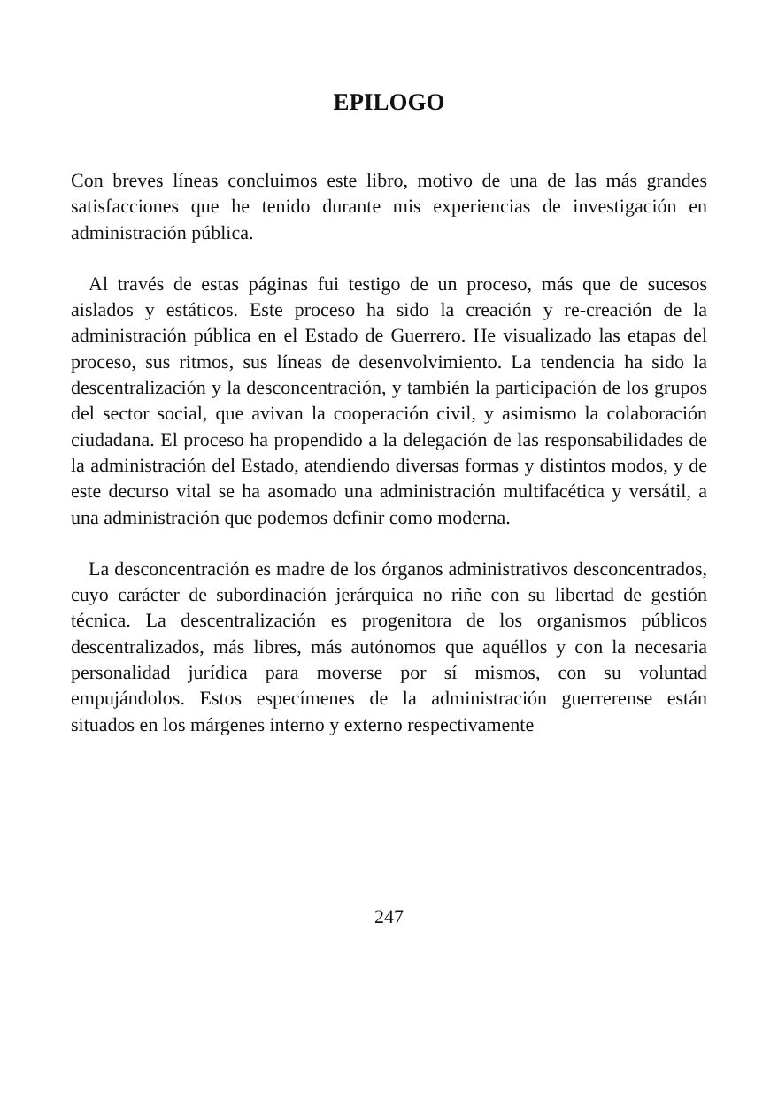EPILOGO
Con breves líneas concluimos este libro, motivo de una de las más grandes satisfacciones que he tenido durante mis experiencias de investigación en administración pública.
Al través de estas páginas fui testigo de un proceso, más que de sucesos aislados y estáticos. Este proceso ha sido la creación y re-creación de la administración pública en el Estado de Guerrero. He visualizado las etapas del proceso, sus ritmos, sus líneas de desenvolvimiento. La tendencia ha sido la descentralización y la desconcentración, y también la participación de los grupos del sector social, que avivan la cooperación civil, y asimismo la colaboración ciudadana. El proceso ha propendido a la delegación de las responsabilidades de la administración del Estado, atendiendo diversas formas y distintos modos, y de este decurso vital se ha asomado una administración multifacética y versátil, a una administración que podemos definir como moderna.
La desconcentración es madre de los órganos administrativos desconcentrados, cuyo carácter de subordinación jerárquica no riñe con su libertad de gestión técnica. La descentralización es progenitora de los organismos públicos descentralizados, más libres, más autónomos que aquéllos y con la necesaria personalidad jurídica para moverse por sí mismos, con su voluntad empujándolos. Estos especímenes de la administración guerrerense están situados en los márgenes interno y externo respectivamente
247